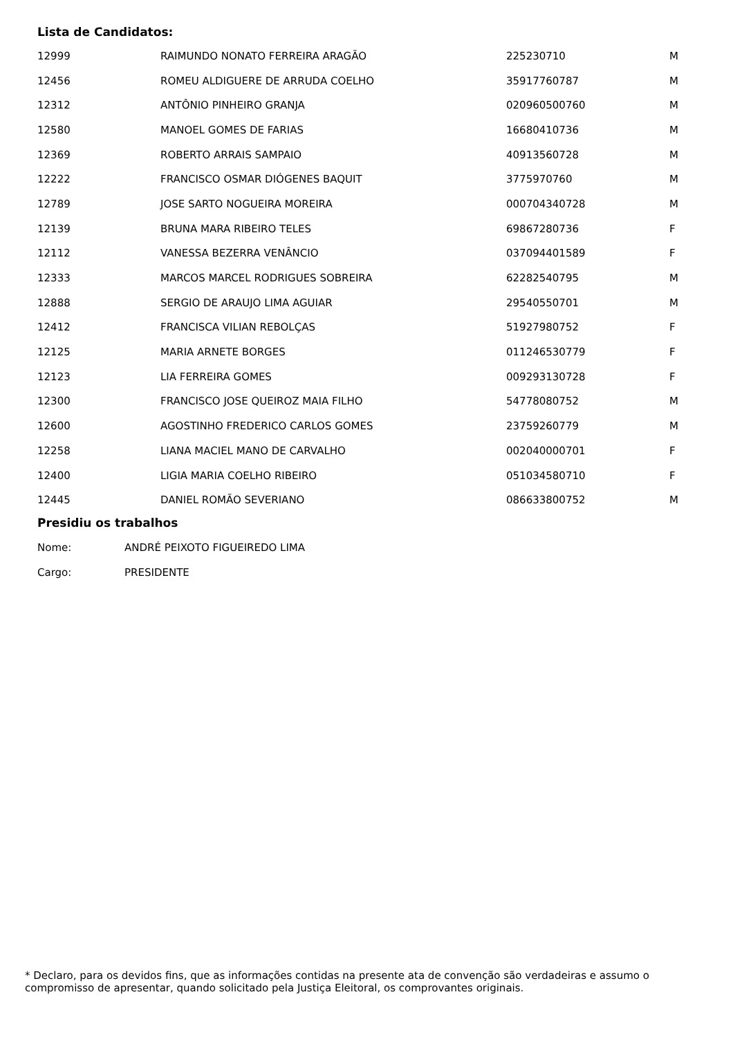Lista de Candidatos:
| 12999 | RAIMUNDO NONATO FERREIRA ARAGÃO | 225230710 | M |
| 12456 | ROMEU ALDIGUERE DE ARRUDA COELHO | 35917760787 | M |
| 12312 | ANTÔNIO PINHEIRO GRANJA | 020960500760 | M |
| 12580 | MANOEL GOMES DE FARIAS | 16680410736 | M |
| 12369 | ROBERTO ARRAIS SAMPAIO | 40913560728 | M |
| 12222 | FRANCISCO OSMAR DIÓGENES BAQUIT | 3775970760 | M |
| 12789 | JOSE SARTO NOGUEIRA MOREIRA | 000704340728 | M |
| 12139 | BRUNA MARA RIBEIRO TELES | 69867280736 | F |
| 12112 | VANESSA BEZERRA VENÂNCIO | 037094401589 | F |
| 12333 | MARCOS MARCEL RODRIGUES SOBREIRA | 62282540795 | M |
| 12888 | SERGIO DE ARAUJO LIMA AGUIAR | 29540550701 | M |
| 12412 | FRANCISCA VILIAN REBOLÇAS | 51927980752 | F |
| 12125 | MARIA ARNETE BORGES | 011246530779 | F |
| 12123 | LIA FERREIRA GOMES | 009293130728 | F |
| 12300 | FRANCISCO JOSE QUEIROZ MAIA FILHO | 54778080752 | M |
| 12600 | AGOSTINHO FREDERICO CARLOS GOMES | 23759260779 | M |
| 12258 | LIANA MACIEL MANO DE CARVALHO | 002040000701 | F |
| 12400 | LIGIA MARIA COELHO RIBEIRO | 051034580710 | F |
| 12445 | DANIEL ROMÃO SEVERIANO | 086633800752 | M |
Presidiu os trabalhos
| Nome: | ANDRÉ PEIXOTO FIGUEIREDO LIMA |
| Cargo: | PRESIDENTE |
* Declaro, para os devidos fins, que as informações contidas na presente ata de convenção são verdadeiras e assumo o compromisso de apresentar, quando solicitado pela Justiça Eleitoral, os comprovantes originais.